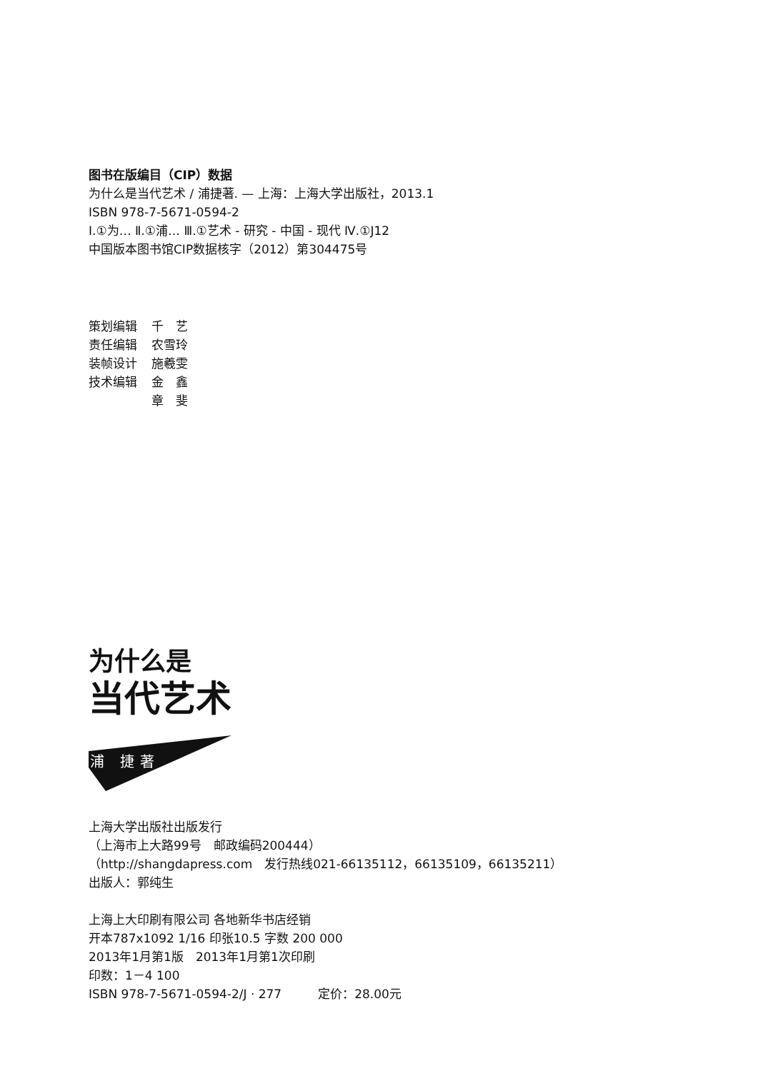图书在版编目（CIP）数据
为什么是当代艺术 / 浦捷著. — 上海：上海大学出版社，2013.1
ISBN 978-7-5671-0594-2
Ⅰ.①为… Ⅱ.①浦… Ⅲ.①艺术 - 研究 - 中国 - 现代 Ⅳ.①J12
中国版本图书馆CIP数据核字（2012）第304475号
| 策划编辑 | 千 艺 |
| 责任编辑 | 农雪玲 |
| 装帧设计 | 施羲雯 |
| 技术编辑 | 金 鑫 |
| | 章 斐 |
为什么是
当代艺术
浦 捷著
上海大学出版社出版发行
（上海市上大路99号　邮政编码200444）
（http://shangdapress.com　发行热线021-66135112，66135109，66135211）
出版人：郭纯生
上海上大印刷有限公司 各地新华书店经销
开本787x1092 1/16 印张10.5 字数 200 000
2013年1月第1版　2013年1月第1次印刷
印数：1－4 100
ISBN 978-7-5671-0594-2/J · 277　　　定价：28.00元